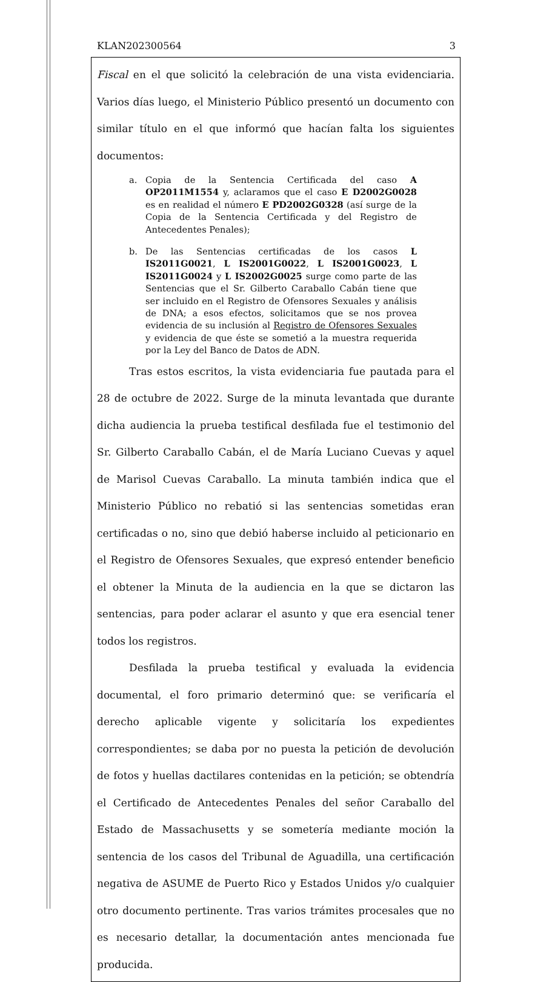KLAN202300564 3
Fiscal en el que solicitó la celebración de una vista evidenciaria. Varios días luego, el Ministerio Público presentó un documento con similar título en el que informó que hacían falta los siguientes documentos:
a. Copia de la Sentencia Certificada del caso A OP2011M1554 y, aclaramos que el caso E D2002G0028 es en realidad el número E PD2002G0328 (así surge de la Copia de la Sentencia Certificada y del Registro de Antecedentes Penales);
b. De las Sentencias certificadas de los casos L IS2011G0021, L IS2001G0022, L IS2001G0023, L IS2011G0024 y L IS2002G0025 surge como parte de las Sentencias que el Sr. Gilberto Caraballo Cabán tiene que ser incluido en el Registro de Ofensores Sexuales y análisis de DNA; a esos efectos, solicitamos que se nos provea evidencia de su inclusión al Registro de Ofensores Sexuales y evidencia de que éste se sometió a la muestra requerida por la Ley del Banco de Datos de ADN.
Tras estos escritos, la vista evidenciaria fue pautada para el 28 de octubre de 2022. Surge de la minuta levantada que durante dicha audiencia la prueba testifical desfilada fue el testimonio del Sr. Gilberto Caraballo Cabán, el de María Luciano Cuevas y aquel de Marisol Cuevas Caraballo. La minuta también indica que el Ministerio Público no rebatió si las sentencias sometidas eran certificadas o no, sino que debió haberse incluido al peticionario en el Registro de Ofensores Sexuales, que expresó entender beneficio el obtener la Minuta de la audiencia en la que se dictaron las sentencias, para poder aclarar el asunto y que era esencial tener todos los registros.
Desfilada la prueba testifical y evaluada la evidencia documental, el foro primario determinó que: se verificaría el derecho aplicable vigente y solicitaría los expedientes correspondientes; se daba por no puesta la petición de devolución de fotos y huellas dactilares contenidas en la petición; se obtendría el Certificado de Antecedentes Penales del señor Caraballo del Estado de Massachusetts y se sometería mediante moción la sentencia de los casos del Tribunal de Aguadilla, una certificación negativa de ASUME de Puerto Rico y Estados Unidos y/o cualquier otro documento pertinente. Tras varios trámites procesales que no es necesario detallar, la documentación antes mencionada fue producida.